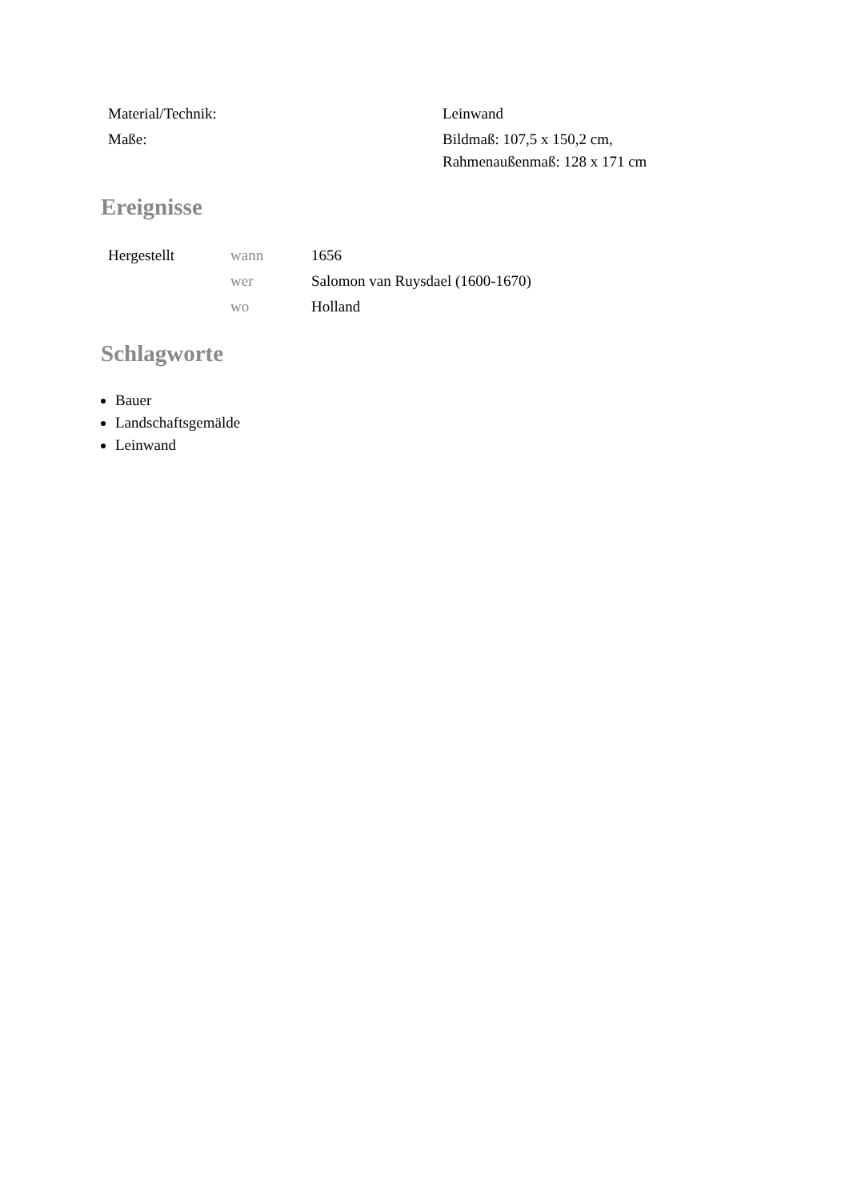| Material/Technik: | Leinwand |
| Maße: | Bildmaß: 107,5 x 150,2 cm, Rahmenaußenmaß: 128 x 171 cm |
Ereignisse
| Hergestellt | wann | 1656 |
| | wer | Salomon van Ruysdael (1600-1670) |
| | wo | Holland |
Schlagworte
Bauer
Landschaftsgemälde
Leinwand